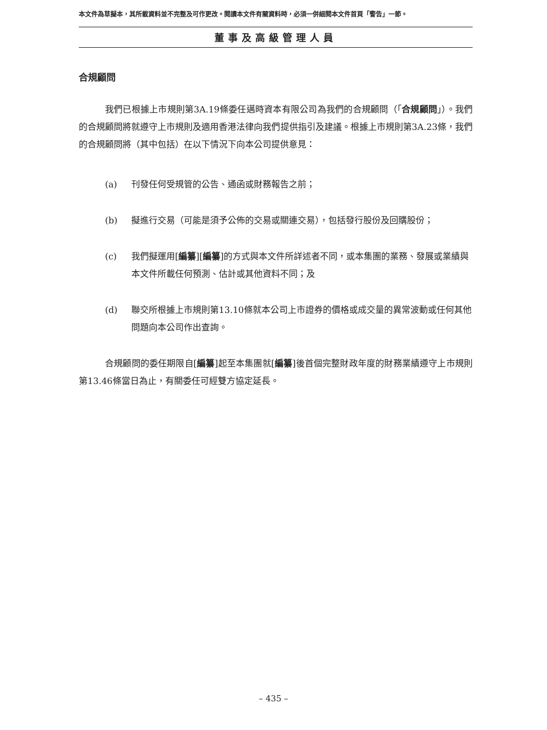本文件為草擬本，其所載資料並不完整及可作更改。閱讀本文件有關資料時，必須一併細閱本文件首頁「警告」一節。
董事及高級管理人員
合規顧問
我們已根據上市規則第3A.19條委任邁時資本有限公司為我們的合規顧問（「合規顧問」）。我們的合規顧問將就遵守上市規則及適用香港法律向我們提供指引及建議。根據上市規則第3A.23條，我們的合規顧問將（其中包括）在以下情況下向本公司提供意見：
(a) 刊發任何受規管的公告、通函或財務報告之前；
(b) 擬進行交易（可能是須予公佈的交易或關連交易），包括發行股份及回購股份；
(c) 我們擬運用[編纂][編纂]的方式與本文件所詳述者不同，或本集團的業務、發展或業績與本文件所載任何預測、估計或其他資料不同；及
(d) 聯交所根據上市規則第13.10條就本公司上市證券的價格或成交量的異常波動或任何其他問題向本公司作出查詢。
合規顧問的委任期限自[編纂]起至本集團就[編纂]後首個完整財政年度的財務業績遵守上市規則第13.46條當日為止，有關委任可經雙方協定延長。
– 435 –